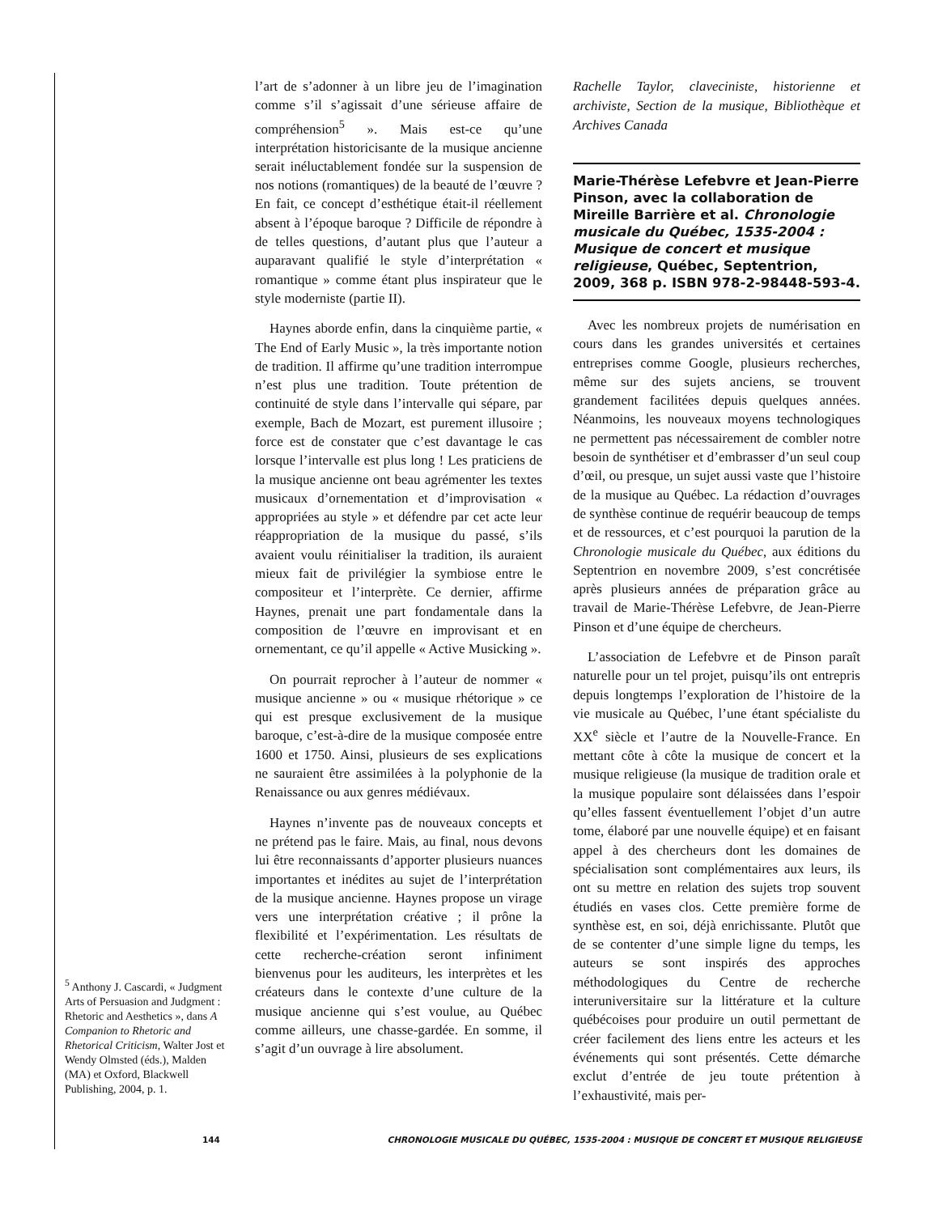<sup>5</sup> Anthony J. Cascardi, « Judgment Arts of Persuasion and Judgment : Rhetoric and Aesthetics », dans A Companion to Rhetoric and Rhetorical Criticism, Walter Jost et Wendy Olmsted (éds.), Malden (MA) et Oxford, Blackwell Publishing, 2004, p. 1.
l’art de s’adonner à un libre jeu de l’imagination comme s’il s’agissait d’une sérieuse affaire de compréhension<sup>5</sup> ». Mais est-ce qu’une interprétation historicisante de la musique ancienne serait inéluctablement fondée sur la suspension de nos notions (romantiques) de la beauté de l’œuvre ? En fait, ce concept d’esthétique était-il réellement absent à l’époque baroque ? Difficile de répondre à de telles questions, d’autant plus que l’auteur a auparavant qualifié le style d’interprétation « romantique » comme étant plus inspirateur que le style moderniste (partie II).
Haynes aborde enfin, dans la cinquième partie, « The End of Early Music », la très importante notion de tradition. Il affirme qu’une tradition interrompue n’est plus une tradition. Toute prétention de continuité de style dans l’intervalle qui sépare, par exemple, Bach de Mozart, est purement illusoire ; force est de constater que c’est davantage le cas lorsque l’intervalle est plus long ! Les praticiens de la musique ancienne ont beau agrémenter les textes musicaux d’ornementation et d’improvisation « appropriées au style » et défendre par cet acte leur réappropriation de la musique du passé, s’ils avaient voulu réinitialiser la tradition, ils auraient mieux fait de privilégier la symbiose entre le compositeur et l’interprète. Ce dernier, affirme Haynes, prenait une part fondamentale dans la composition de l’œuvre en improvisant et en ornementant, ce qu’il appelle « Active Musicking ».
On pourrait reprocher à l’auteur de nommer « musique ancienne » ou « musique rhétorique » ce qui est presque exclusivement de la musique baroque, c’est-à-dire de la musique composée entre 1600 et 1750. Ainsi, plusieurs de ses explications ne sauraient être assimilées à la polyphonie de la Renaissance ou aux genres médiévaux.
Haynes n’invente pas de nouveaux concepts et ne prétend pas le faire. Mais, au final, nous devons lui être reconnaissants d’apporter plusieurs nuances importantes et inédites au sujet de l’interprétation de la musique ancienne. Haynes propose un virage vers une interprétation créative ; il prône la flexibilité et l’expérimentation. Les résultats de cette recherche-création seront infiniment bienvenus pour les auditeurs, les interprètes et les créateurs dans le contexte d’une culture de la musique ancienne qui s’est voulue, au Québec comme ailleurs, une chasse-gardée. En somme, il s’agit d’un ouvrage à lire absolument.
Rachelle Taylor, claveciniste, historienne et archiviste, Section de la musique, Bibliothèque et Archives Canada
Marie-Thérèse Lefebvre et Jean-Pierre Pinson, avec la collaboration de Mireille Barrière et al. Chronologie musicale du Québec, 1535-2004 : Musique de concert et musique religieuse, Québec, Septentrion, 2009, 368 p. ISBN 978-2-98448-593-4.
Avec les nombreux projets de numérisation en cours dans les grandes universités et certaines entreprises comme Google, plusieurs recherches, même sur des sujets anciens, se trouvent grandement facilitées depuis quelques années. Néanmoins, les nouveaux moyens technologiques ne permettent pas nécessairement de combler notre besoin de synthétiser et d’embrasser d’un seul coup d’œil, ou presque, un sujet aussi vaste que l’histoire de la musique au Québec. La rédaction d’ouvrages de synthèse continue de requérir beaucoup de temps et de ressources, et c’est pourquoi la parution de la Chronologie musicale du Québec, aux éditions du Septentrion en novembre 2009, s’est concrétisée après plusieurs années de préparation grâce au travail de Marie-Thérèse Lefebvre, de Jean-Pierre Pinson et d’une équipe de chercheurs.
L’association de Lefebvre et de Pinson paraît naturelle pour un tel projet, puisqu’ils ont entrepris depuis longtemps l’exploration de l’histoire de la vie musicale au Québec, l’une étant spécialiste du XX<sup>e</sup> siècle et l’autre de la Nouvelle-France. En mettant côte à côte la musique de concert et la musique religieuse (la musique de tradition orale et la musique populaire sont délaissées dans l’espoir qu’elles fassent éventuellement l’objet d’un autre tome, élaboré par une nouvelle équipe) et en faisant appel à des chercheurs dont les domaines de spécialisation sont complémentaires aux leurs, ils ont su mettre en relation des sujets trop souvent étudiés en vases clos. Cette première forme de synthèse est, en soi, déjà enrichissante. Plutôt que de se contenter d’une simple ligne du temps, les auteurs se sont inspirés des approches méthodologiques du Centre de recherche interuniversitaire sur la littérature et la culture québécoises pour produire un outil permettant de créer facilement des liens entre les acteurs et les événements qui sont présentés. Cette démarche exclut d’entrée de jeu toute prétention à l’exhaustivité, mais per-
144 CHRONOLOGIE MUSICALE DU QUÉBEC, 1535-2004 : MUSIQUE DE CONCERT ET MUSIQUE RELIGIEUSE